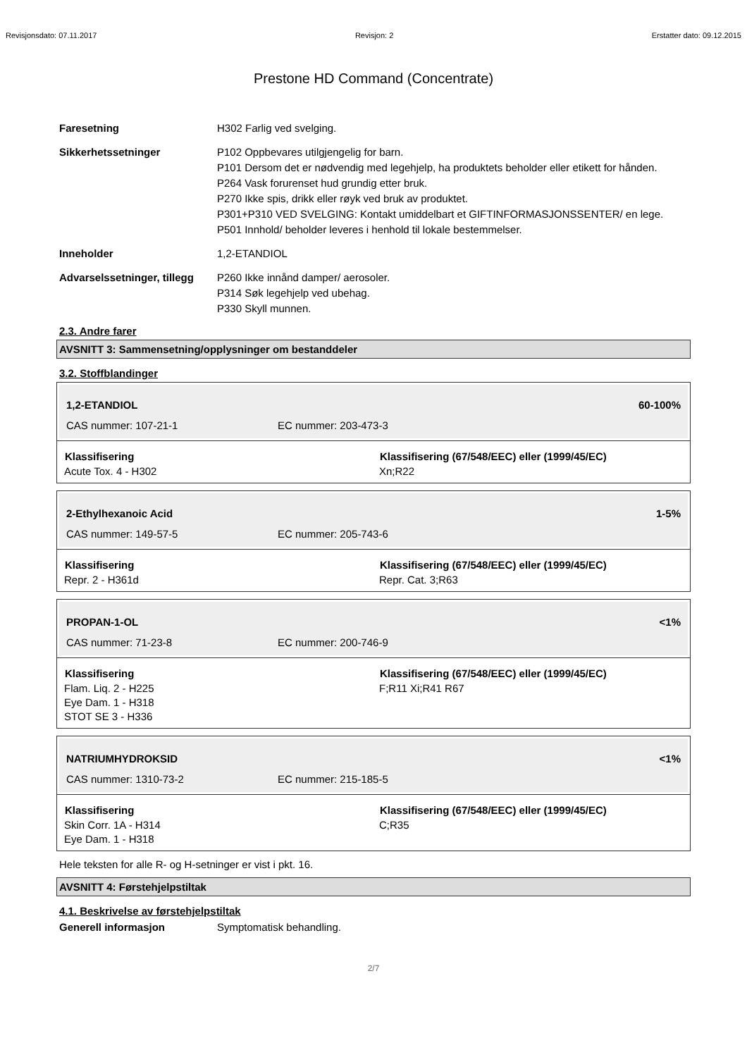Revisjonsdato: 07.11.2017 Revisjon: 2 Erstatter dato: 09.12.2015
Prestone HD Command (Concentrate)
Faresetning H302 Farlig ved svelging.
Sikkerhetssetninger P102 Oppbevares utilgjengelig for barn.
P101 Dersom det er nødvendig med legehjelp, ha produktets beholder eller etikett for hånden.
P264 Vask forurenset hud grundig etter bruk.
P270 Ikke spis, drikk eller røyk ved bruk av produktet.
P301+P310 VED SVELGING: Kontakt umiddelbart et GIFTINFORMASJONSSENTER/ en lege.
P501 Innhold/ beholder leveres i henhold til lokale bestemmelser.
Inneholder 1,2-ETANDIOL
Advarselssetninger, tillegg
P260 Ikke innånd damper/ aerosoler.
P314 Søk legehjelp ved ubehag.
P330 Skyll munnen.
2.3. Andre farer
AVSNITT 3: Sammensetning/opplysninger om bestanddeler
3.2. Stoffblandinger
| 1,2-ETANDIOL | | 60-100% |
| CAS nummer: 107-21-1 | EC nummer: 203-473-3 | |
| Klassifisering | Klassifisering (67/548/EEC) eller (1999/45/EC) |
| --- | --- |
| Acute Tox. 4 - H302 | Xn;R22 |
| 2-Ethylhexanoic Acid | | 1-5% |
| CAS nummer: 149-57-5 | EC nummer: 205-743-6 | |
| Klassifisering | Klassifisering (67/548/EEC) eller (1999/45/EC) |
| --- | --- |
| Repr. 2 - H361d | Repr. Cat. 3;R63 |
| PROPAN-1-OL | | <1% |
| CAS nummer: 71-23-8 | EC nummer: 200-746-9 | |
| Klassifisering | Klassifisering (67/548/EEC) eller (1999/45/EC) |
| --- | --- |
| Flam. Liq. 2 - H225 Eye Dam. 1 - H318 STOT SE 3 - H336 | F;R11 Xi;R41 R67 |
| NATRIUMHYDROKSID | | <1% |
| CAS nummer: 1310-73-2 | EC nummer: 215-185-5 | |
| Klassifisering | Klassifisering (67/548/EEC) eller (1999/45/EC) |
| --- | --- |
| Skin Corr. 1A - H314 Eye Dam. 1 - H318 | C;R35 |
Hele teksten for alle R- og H-setninger er vist i pkt. 16.
AVSNITT 4: Førstehjelpstiltak
4.1. Beskrivelse av førstehjelpstiltak
Generell informasjon Symptomatisk behandling.
2/7